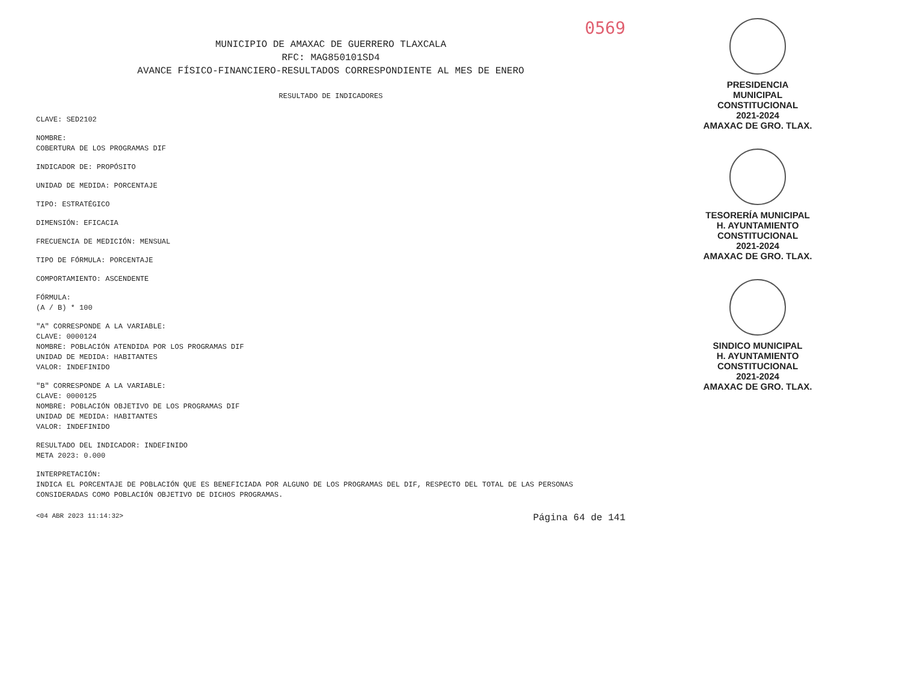0569
MUNICIPIO DE AMAXAC DE GUERRERO TLAXCALA
RFC: MAG850101SD4
AVANCE FÍSICO-FINANCIERO-RESULTADOS CORRESPONDIENTE AL MES DE ENERO
RESULTADO DE INDICADORES
CLAVE: SED2102
NOMBRE:
COBERTURA DE LOS PROGRAMAS DIF
INDICADOR DE: PROPÓSITO
UNIDAD DE MEDIDA: PORCENTAJE
TIPO: ESTRATÉGICO
DIMENSIÓN: EFICACIA
FRECUENCIA DE MEDICIÓN: MENSUAL
TIPO DE FÓRMULA: PORCENTAJE
COMPORTAMIENTO: ASCENDENTE
FÓRMULA:
(A / B) * 100
"A" CORRESPONDE A LA VARIABLE:
CLAVE: 0000124
NOMBRE: POBLACIÓN ATENDIDA POR LOS PROGRAMAS DIF
UNIDAD DE MEDIDA: HABITANTES
VALOR: INDEFINIDO
"B" CORRESPONDE A LA VARIABLE:
CLAVE: 0000125
NOMBRE: POBLACIÓN OBJETIVO DE LOS PROGRAMAS DIF
UNIDAD DE MEDIDA: HABITANTES
VALOR: INDEFINIDO
RESULTADO DEL INDICADOR: INDEFINIDO
META 2023: 0.000
INTERPRETACIÓN:
INDICA EL PORCENTAJE DE POBLACIÓN QUE ES BENEFICIADA POR ALGUNO DE LOS PROGRAMAS DEL DIF, RESPECTO DEL TOTAL DE LAS PERSONAS CONSIDERADAS COMO POBLACIÓN OBJETIVO DE DICHOS PROGRAMAS.
<04 ABR 2023 11:14:32> Página 64 de 141
PRESIDENCIA
MUNICIPAL
CONSTITUCIONAL
2021-2024
AMAXAC DE GRO. TLAX.
TESORERÍA MUNICIPAL
H. AYUNTAMIENTO
CONSTITUCIONAL
2021-2024
AMAXAC DE GRO. TLAX.
SINDICO MUNICIPAL
H. AYUNTAMIENTO
CONSTITUCIONAL
2021-2024
AMAXAC DE GRO. TLAX.